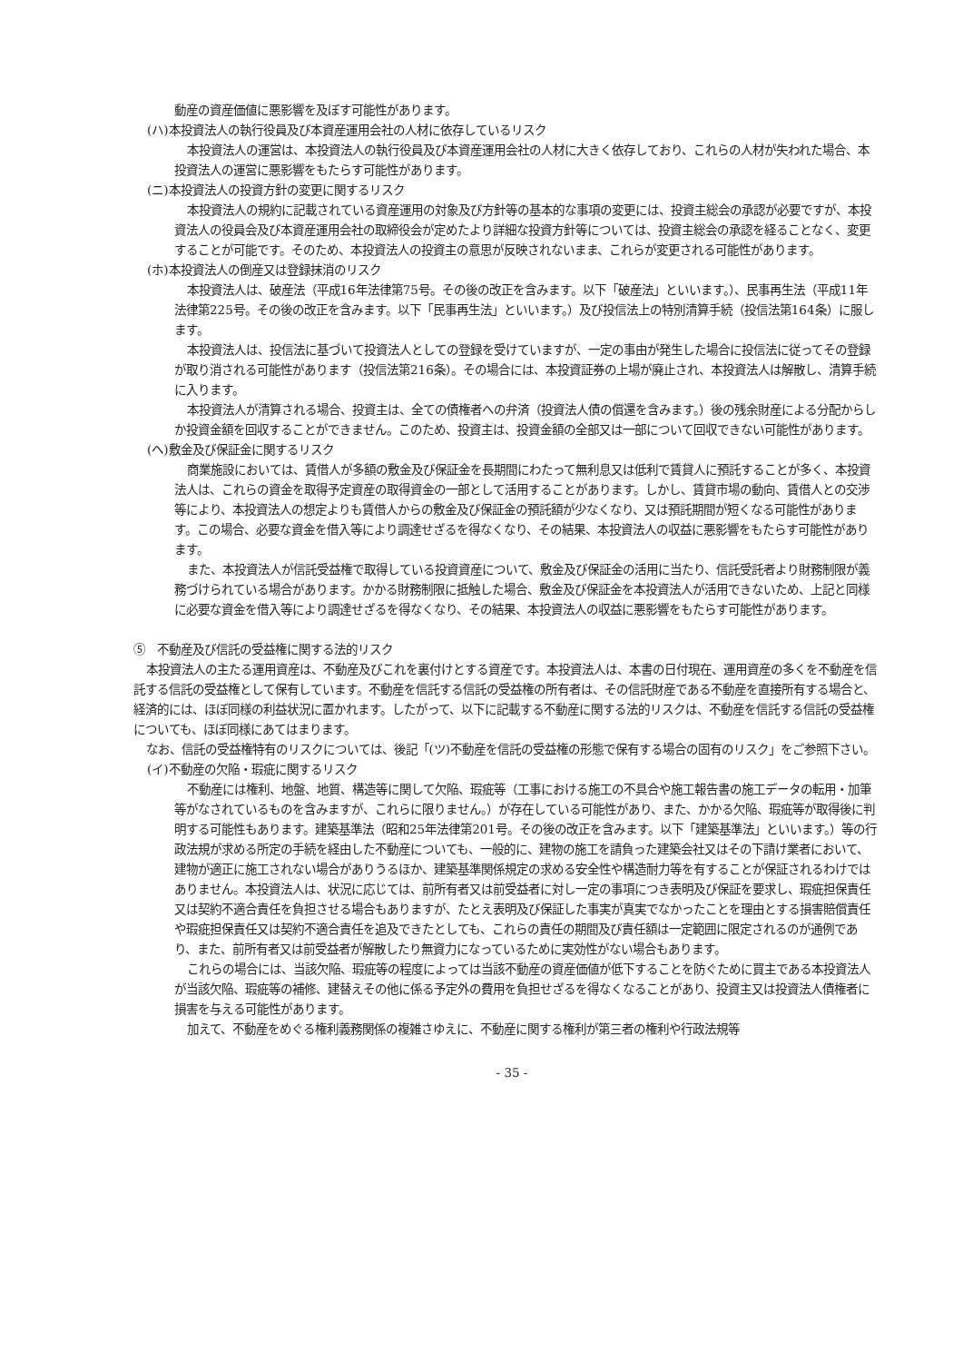動産の資産価値に悪影響を及ぼす可能性があります。
(ハ)本投資法人の執行役員及び本資産運用会社の人材に依存しているリスク
本投資法人の運営は、本投資法人の執行役員及び本資産運用会社の人材に大きく依存しており、これらの人材が失われた場合、本投資法人の運営に悪影響をもたらす可能性があります。
(ニ)本投資法人の投資方針の変更に関するリスク
本投資法人の規約に記載されている資産運用の対象及び方針等の基本的な事項の変更には、投資主総会の承認が必要ですが、本投資法人の役員会及び本資産運用会社の取締役会が定めたより詳細な投資方針等については、投資主総会の承認を経ることなく、変更することが可能です。そのため、本投資法人の投資主の意思が反映されないまま、これらが変更される可能性があります。
(ホ)本投資法人の倒産又は登録抹消のリスク
本投資法人は、破産法（平成16年法律第75号。その後の改正を含みます。以下「破産法」といいます。）、民事再生法（平成11年法律第225号。その後の改正を含みます。以下「民事再生法」といいます。）及び投信法上の特別清算手続（投信法第164条）に服します。
本投資法人は、投信法に基づいて投資法人としての登録を受けていますが、一定の事由が発生した場合に投信法に従ってその登録が取り消される可能性があります（投信法第216条）。その場合には、本投資証券の上場が廃止され、本投資法人は解散し、清算手続に入ります。
本投資法人が清算される場合、投資主は、全ての債権者への弁済（投資法人債の償還を含みます。）後の残余財産による分配からしか投資金額を回収することができません。このため、投資主は、投資金額の全部又は一部について回収できない可能性があります。
(ヘ)敷金及び保証金に関するリスク
商業施設においては、賃借人が多額の敷金及び保証金を長期間にわたって無利息又は低利で賃貸人に預託することが多く、本投資法人は、これらの資金を取得予定資産の取得資金の一部として活用することがあります。しかし、賃貸市場の動向、賃借人との交渉等により、本投資法人の想定よりも賃借人からの敷金及び保証金の預託額が少なくなり、又は預託期間が短くなる可能性があります。この場合、必要な資金を借入等により調達せざるを得なくなり、その結果、本投資法人の収益に悪影響をもたらす可能性があります。
また、本投資法人が信託受益権で取得している投資資産について、敷金及び保証金の活用に当たり、信託受託者より財務制限が義務づけられている場合があります。かかる財務制限に抵触した場合、敷金及び保証金を本投資法人が活用できないため、上記と同様に必要な資金を借入等により調達せざるを得なくなり、その結果、本投資法人の収益に悪影響をもたらす可能性があります。
⑤　不動産及び信託の受益権に関する法的リスク
本投資法人の主たる運用資産は、不動産及びこれを裏付けとする資産です。本投資法人は、本書の日付現在、運用資産の多くを不動産を信託する信託の受益権として保有しています。不動産を信託する信託の受益権の所有者は、その信託財産である不動産を直接所有する場合と、経済的には、ほぼ同様の利益状況に置かれます。したがって、以下に記載する不動産に関する法的リスクは、不動産を信託する信託の受益権についても、ほぼ同様にあてはまります。
なお、信託の受益権特有のリスクについては、後記「(ツ)不動産を信託の受益権の形態で保有する場合の固有のリスク」をご参照下さい。
(イ)不動産の欠陥・瑕疵に関するリスク
不動産には権利、地盤、地質、構造等に関して欠陥、瑕疵等（工事における施工の不具合や施工報告書の施工データの転用・加筆等がなされているものを含みますが、これらに限りません。）が存在している可能性があり、また、かかる欠陥、瑕疵等が取得後に判明する可能性もあります。建築基準法（昭和25年法律第201号。その後の改正を含みます。以下「建築基準法」といいます。）等の行政法規が求める所定の手続を経由した不動産についても、一般的に、建物の施工を請負った建築会社又はその下請け業者において、建物が適正に施工されない場合がありうるほか、建築基準関係規定の求める安全性や構造耐力等を有することが保証されるわけではありません。本投資法人は、状況に応じては、前所有者又は前受益者に対し一定の事項につき表明及び保証を要求し、瑕疵担保責任又は契約不適合責任を負担させる場合もありますが、たとえ表明及び保証した事実が真実でなかったことを理由とする損害賠償責任や瑕疵担保責任又は契約不適合責任を追及できたとしても、これらの責任の期間及び責任額は一定範囲に限定されるのが通例であり、また、前所有者又は前受益者が解散したり無資力になっているために実効性がない場合もあります。
これらの場合には、当該欠陥、瑕疵等の程度によっては当該不動産の資産価値が低下することを防ぐために買主である本投資法人が当該欠陥、瑕疵等の補修、建替えその他に係る予定外の費用を負担せざるを得なくなることがあり、投資主又は投資法人債権者に損害を与える可能性があります。
加えて、不動産をめぐる権利義務関係の複雑さゆえに、不動産に関する権利が第三者の権利や行政法規等
- 35 -